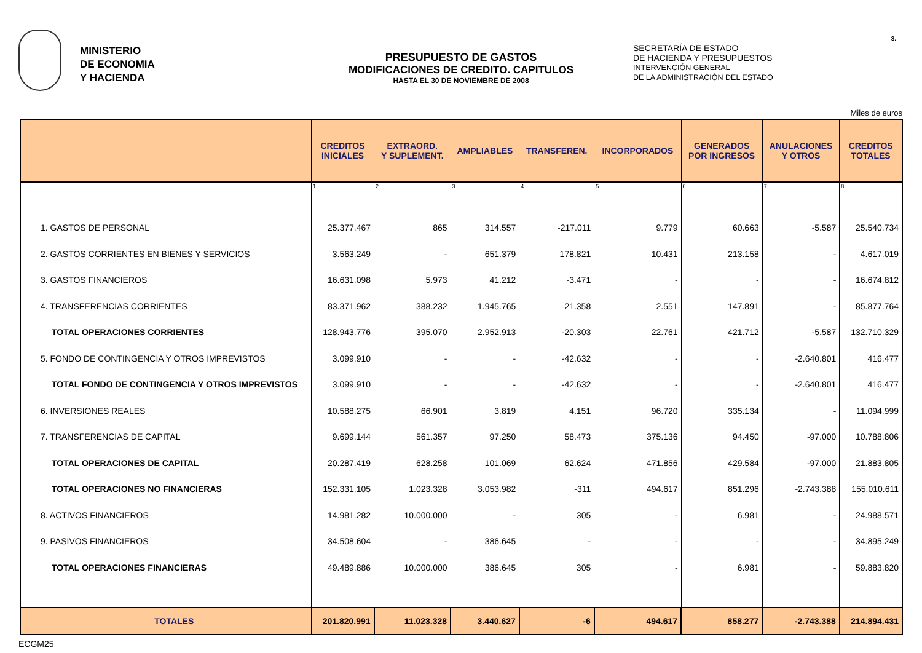3.
MINISTERIO
DE ECONOMIA
Y HACIENDA
PRESUPUESTO DE GASTOS
MODIFICACIONES DE CREDITO. CAPITULOS
HASTA EL 30 DE NOVIEMBRE DE 2008
SECRETARÍA DE ESTADO
DE HACIENDA Y PRESUPUESTOS
INTERVENCIÓN GENERAL
DE LA ADMINISTRACIÓN DEL ESTADO
Miles de euros
| | CREDITOS INICIALES | EXTRAORD. Y SUPLEMENT. | AMPLIABLES | TRANSFEREN. | INCORPORADOS | GENERADOS POR INGRESOS | ANULACIONES Y OTROS | CREDITOS TOTALES |
| --- | --- | --- | --- | --- | --- | --- | --- | --- |
| | 1 | 2 | 3 | 4 | 5 | 6 | 7 | 8 |
| 1. GASTOS DE PERSONAL | 25.377.467 | 865 | 314.557 | -217.011 | 9.779 | 60.663 | -5.587 | 25.540.734 |
| 2. GASTOS CORRIENTES EN BIENES Y SERVICIOS | 3.563.249 | - | 651.379 | 178.821 | 10.431 | 213.158 | - | 4.617.019 |
| 3. GASTOS FINANCIEROS | 16.631.098 | 5.973 | 41.212 | -3.471 | - | - | - | 16.674.812 |
| 4. TRANSFERENCIAS CORRIENTES | 83.371.962 | 388.232 | 1.945.765 | 21.358 | 2.551 | 147.891 | - | 85.877.764 |
| TOTAL OPERACIONES CORRIENTES | 128.943.776 | 395.070 | 2.952.913 | -20.303 | 22.761 | 421.712 | -5.587 | 132.710.329 |
| 5. FONDO DE CONTINGENCIA Y OTROS IMPREVISTOS | 3.099.910 | - | - | -42.632 | - | - | -2.640.801 | 416.477 |
| TOTAL FONDO DE CONTINGENCIA Y OTROS IMPREVISTOS | 3.099.910 | - | - | -42.632 | - | - | -2.640.801 | 416.477 |
| 6. INVERSIONES REALES | 10.588.275 | 66.901 | 3.819 | 4.151 | 96.720 | 335.134 | - | 11.094.999 |
| 7. TRANSFERENCIAS DE CAPITAL | 9.699.144 | 561.357 | 97.250 | 58.473 | 375.136 | 94.450 | -97.000 | 10.788.806 |
| TOTAL OPERACIONES DE CAPITAL | 20.287.419 | 628.258 | 101.069 | 62.624 | 471.856 | 429.584 | -97.000 | 21.883.805 |
| TOTAL OPERACIONES NO FINANCIERAS | 152.331.105 | 1.023.328 | 3.053.982 | -311 | 494.617 | 851.296 | -2.743.388 | 155.010.611 |
| 8. ACTIVOS FINANCIEROS | 14.981.282 | 10.000.000 | - | 305 | - | 6.981 | - | 24.988.571 |
| 9. PASIVOS FINANCIEROS | 34.508.604 | - | 386.645 | - | - | - | - | 34.895.249 |
| TOTAL OPERACIONES FINANCIERAS | 49.489.886 | 10.000.000 | 386.645 | 305 | - | 6.981 | - | 59.883.820 |
| TOTALES | 201.820.991 | 11.023.328 | 3.440.627 | -6 | 494.617 | 858.277 | -2.743.388 | 214.894.431 |
ECGM25